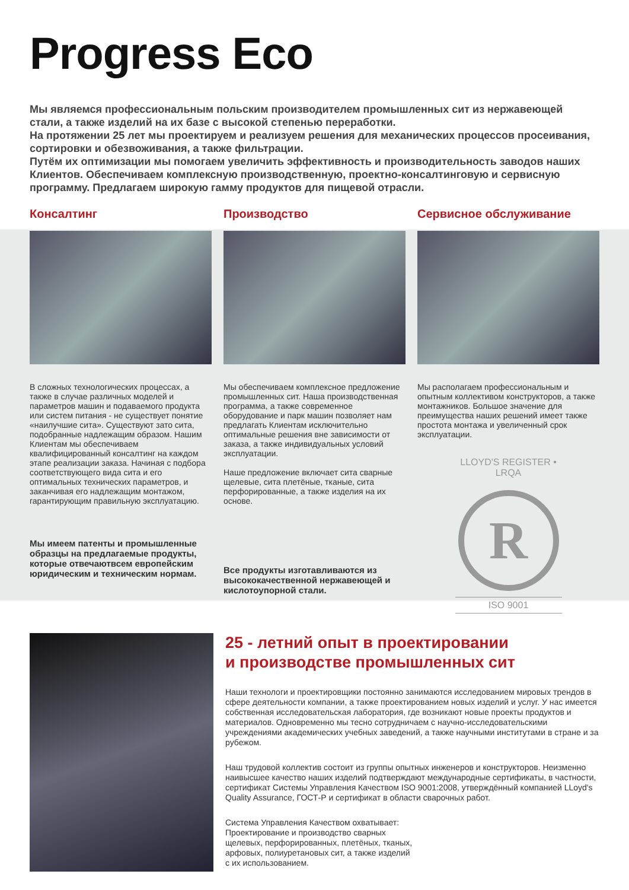Progress Eco
Мы являемся профессиональным польским производителем промышленных сит из нержавеющей стали, а также изделий на их базе с высокой степенью переработки.
На протяжении 25 лет мы проектируем и реализуем решения для механических процессов просеивания, сортировки и обезвоживания, а также фильтрации.
Путём их оптимизации мы помогаем увеличить эффективность и производительность заводов наших Клиентов. Обеспечиваем комплексную производственную, проектно-консалтинговую и сервисную программу. Предлагаем широкую гамму продуктов для пищевой отрасли.
Консалтинг
В сложных технологических процессах, а также в случае различных моделей и параметров машин и подаваемого продукта или систем питания - не существует понятие «наилучшие сита». Существуют зато сита, подобранные надлежащим образом. Нашим Клиентам мы обеспечиваем квалифицированный консалтинг на каждом этапе реализации заказа. Начиная с подбора соответствующего вида сита и его оптимальных технических параметров, и заканчивая его надлежащим монтажом, гарантирующим правильную эксплуатацию.
Мы имеем патенты и промышленные образцы на предлагаемые продукты, которые отвечаютвсем европейским юридическим и техническим нормам.
Производство
Мы обеспечиваем комплексное предложение промышленных сит. Наша производственная программа, а также современное оборудование и парк машин позволяет нам предлагать Клиентам исключительно оптимальные решения вне зависимости от заказа, а также индивидуальных условий эксплуатации.
Наше предложение включает сита сварные щелевые, сита плетёные, тканые, сита перфорированные, а также изделия на их основе.
Все продукты изготавливаются из высококачественной нержавеющей и кислотоупорной стали.
Сервисное обслуживание
Мы располагаем профессиональным и опытным коллективом конструкторов, а также монтажников. Большое значение для преимущества наших решений имеет также простота монтажа и увеличенный срок эксплуатации.
LLOYD'S REGISTER • LRQA
R
ISO 9001
25 - летний опыт в проектировании
и производстве промышленных сит
Наши технологи и проектировщики постоянно занимаются исследованием мировых трендов в сфере деятельности компании, а также проектированием новых изделий и услуг. У нас имеется собственная исследовательская лаборатория, где возникают новые проекты продуктов и материалов. Одновременно мы тесно сотрудничаем с научно-исследовательскими учреждениями академических учебных заведений, а также научными институтами в стране и за рубежом.
Наш трудовой коллектив состоит из группы опытных инженеров и конструкторов. Неизменно наивысшее качество наших изделий подтверждают международные сертификаты, в частности, сертификат Системы Управления Качеством ISO 9001:2008, утверждённый компанией LLoyd's Quality Assurance, ГОСТ-Р и сертификат в области сварочных работ.
Система Управления Качеством охватывает: Проектирование и производство сварных щелевых, перфорированных, плетёных, тканых, арфовых, полиуретановых сит, а также изделий с их использованием.